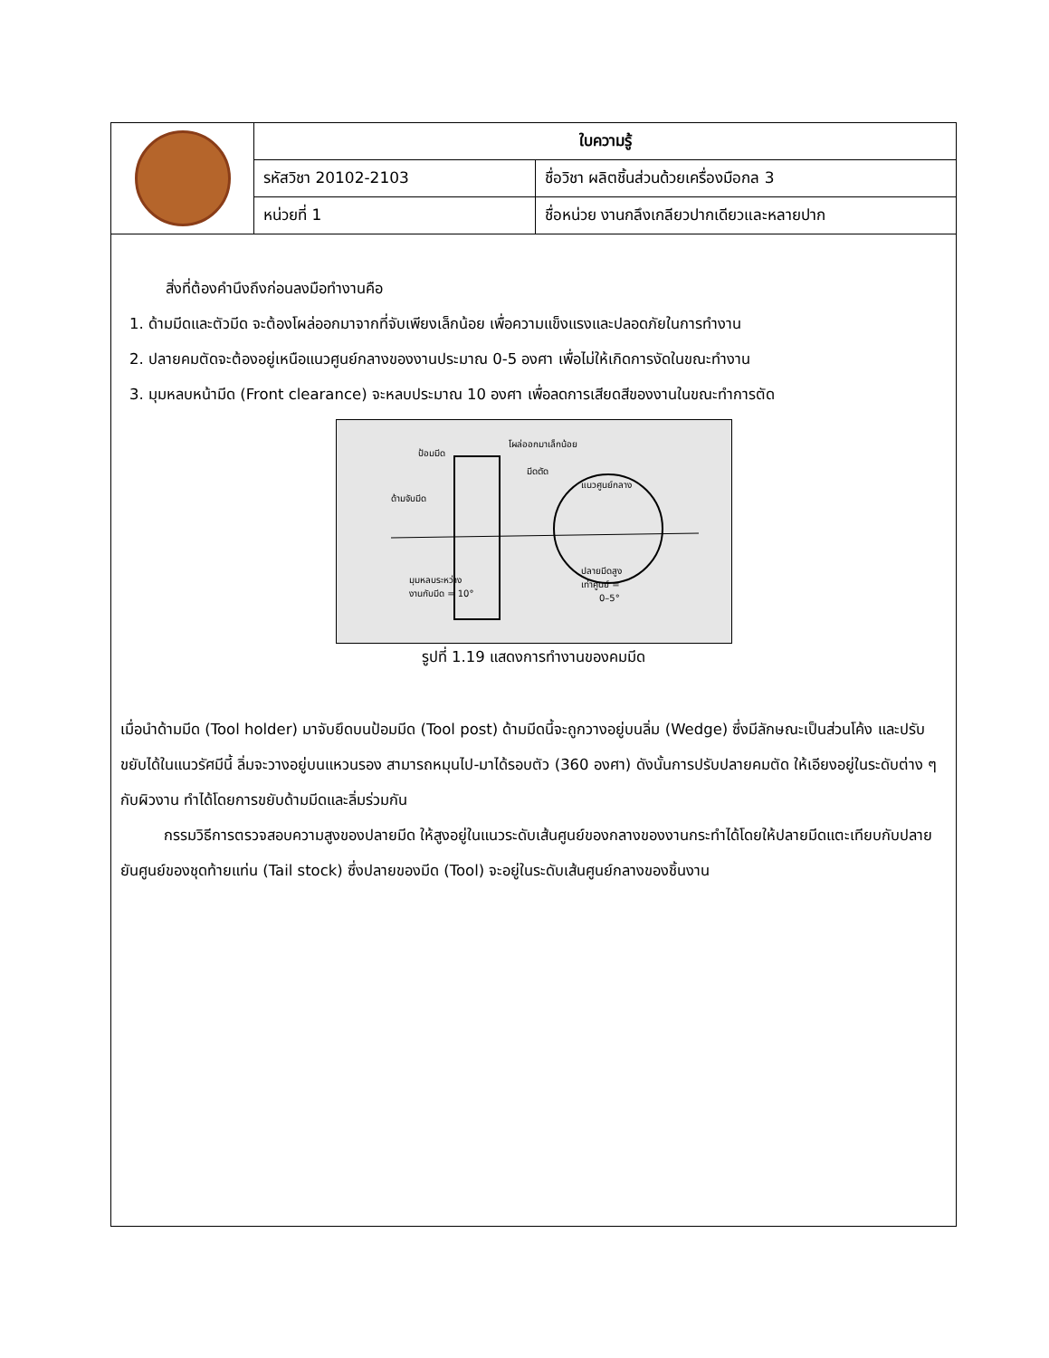| | ใบความรู้ | |
| | รหัสวิชา 20102-2103 | ชื่อวิชา ผลิตชิ้นส่วนด้วยเครื่องมือกล 3 |
| | หน่วยที่ 1 | ชื่อหน่วย งานกลึงเกลียวปากเดียวและหลายปาก |
สิ่งที่ต้องคำนึงถึงก่อนลงมือทำงานคือ
1. ด้ามมีดและตัวมีด จะต้องโผล่ออกมาจากที่จับเพียงเล็กน้อย เพื่อความแข็งแรงและปลอดภัยในการทำงาน
2. ปลายคมตัดจะต้องอยู่เหนือแนวศูนย์กลางของงานประมาณ 0-5 องศา เพื่อไม่ให้เกิดการงัดในขณะทำงาน
3. มุมหลบหน้ามีด (Front clearance) จะหลบประมาณ 10 องศา เพื่อลดการเสียดสีของงานในขณะทำการตัด
ป้อมมีด
โผล่ออกมาเล็กน้อย
ด้ามจับมีด
แนวศูนย์กลาง
มีดตัด
มุมหลบระหว่าง
งานกับมีด = 10°
ปลายมีดสูง
เท่าศูนย์ =
0–5°
รูปที่ 1.19 แสดงการทำงานของคมมีด
เมื่อนำด้ามมีด (Tool holder) มาจับยึดบนป้อมมีด (Tool post) ด้ามมีดนี้จะถูกวางอยู่บนลิ่ม (Wedge) ซึ่งมีลักษณะเป็นส่วนโค้ง และปรับขยับได้ในแนวรัศมีนี้ ลิ่มจะวางอยู่บนแหวนรอง สามารถหมุนไป-มาได้รอบตัว (360 องศา) ดังนั้นการปรับปลายคมตัด ให้เอียงอยู่ในระดับต่าง ๆ กับผิวงาน ทำได้โดยการขยับด้ามมีดและลิ่มร่วมกัน
กรรมวิธีการตรวจสอบความสูงของปลายมีด ให้สูงอยู่ในแนวระดับเส้นศูนย์ของกลางของงานกระทำได้โดยให้ปลายมีดแตะเทียบกับปลายยันศูนย์ของชุดท้ายแท่น (Tail stock) ซึ่งปลายของมีด (Tool) จะอยู่ในระดับเส้นศูนย์กลางของชิ้นงาน